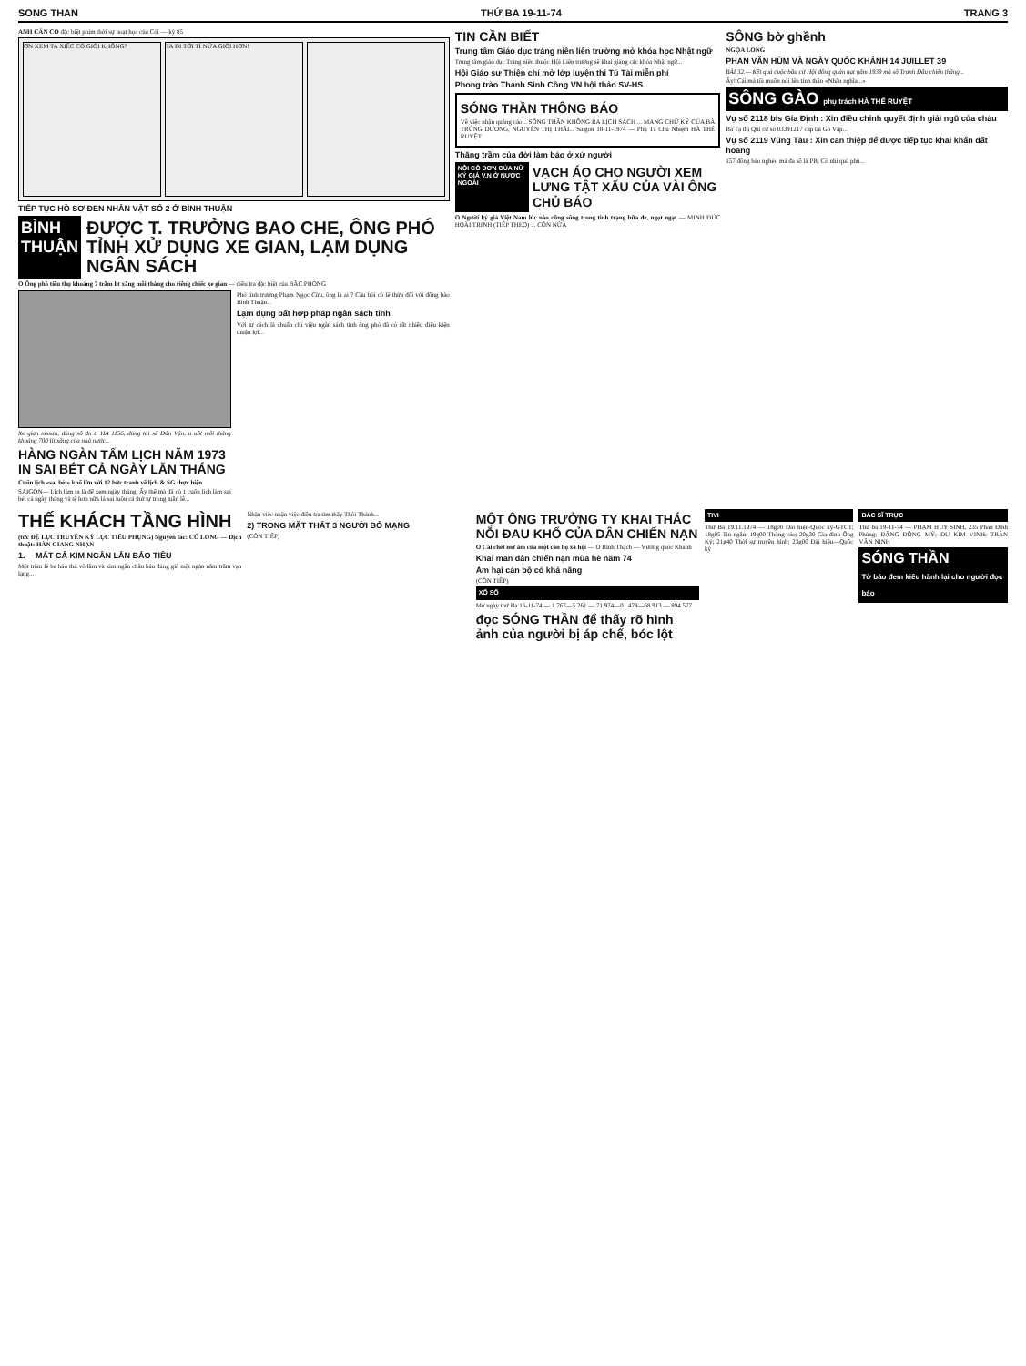SONG THAN THỨ BA 19-11-74 TRANG 3
ANH CẢN CO đặc biệt phim thời sự hoạt họa của Còi — kỳ 85
ƠN XEM TA XIẾC CÓ GIỎI KHÔNG? TA ĐI TỚI TỈ NỮA GIỎI HƠN!
TIẾP TỤC HỒ SƠ ĐEN NHÂN VẬT SỐ 2 Ở BÌNH THUẬN
BÌNH
THUẬN
ĐƯỢC T. TRƯỞNG BAO CHE, ÔNG PHÓ TỈNH XỬ DỤNG XE GIAN, LẠM DỤNG NGÂN SÁCH
O Ông phó tiêu thụ khoảng 7 trăm lít xăng mỗi tháng cho riêng chiếc xe gian — điều tra đặc biệt của BẮC PHONG
Xe gian nissan, dùng số đn t: HA 1156, dùng tài xế Dân Vận, u uốt mỗi tháng khoảng 700 lít xăng của nhà nước...
HÀNG NGÀN TẤM LỊCH NĂM 1973 IN SAI BÉT CẢ NGÀY LẪN THÁNG
Cuốn lịch «sai bét» khổ lớn với 12 bức tranh vẽ lịch & SG thực hiện
SAIGON— Lịch làm ra là để xem ngày tháng. Ấy thế mà đã có 1 cuốn lịch làm sai bét cả ngày tháng và tệ hơn nữa là sai luôn cả thứ tự trong tuần lễ...
Phó tỉnh trưởng Phạm Ngọc Cừu, ông là ai ? Câu hỏi có lẽ thừa đối với đồng bào Bình Thuận...
Lạm dụng bất hợp pháp ngân sách tỉnh
Với tư cách là chuẩn chi việu ngân sách tỉnh ông phó đã có rất nhiều điều kiện thuận lợi...
TIN CẦN BIẾT
Trung tâm Giáo dục tráng niên liên trường mở khóa học Nhật ngữ
Trung tâm giáo dục Tráng niên thuộc Hội Liên trường sẽ khai giảng các khóa Nhật ngữ...
Hội Giáo sư Thiện chí mở lớp luyện thi Tú Tài miễn phí
Phong trào Thanh Sinh Công VN hội thảo SV-HS
SÓNG THẦN THÔNG BÁO
Về việc nhận quảng cáo... SÓNG THẦN KHÔNG RA LỊCH SÁCH ... MANG CHỮ KÝ CỦA BÀ TRÙNG DƯƠNG, NGUYỄN THỊ THÁI... Saigon 18-11-1974 — Phụ Tá Chủ Nhiệm HÀ THÉ RUYỆT
Thăng trầm của đời làm báo ở xứ người
NỖI CÔ ĐƠN CỦA NỮ KÝ GIẢ V.N Ở NƯỚC NGOÀI
VẠCH ÁO CHO NGƯỜI XEM LƯNG TẬT XẤU CỦA VÀI ÔNG CHỦ BÁO
O Người ký giả Việt Nam lúc nào cũng sống trong tình trạng bữa đe, ngọt ngạt — MINH ĐỨC HOÀI TRINH (TIẾP THEO) ... CÒN NỮA
SÔNG bờ ghềnh
NGỌA LONG
PHAN VĂN HÙM VÀ NGÀY QUỐC KHÁNH 14 JUILLET 39
BÀI 32.— Kết quả cuộc bầu cử Hội đồng quản hạt năm 1939 mà số Tranh Đấu chiến thắng...
Ấy! Cái mà tôi muốn nói lên tính thần «Nhân nghĩa...»
SÔNG GÀO phụ trách HÀ THẾ RUYỆT
Vụ số 2118 bis Gia Định : Xin điều chỉnh quyết định giải ngũ của cháu
Bà Tạ thị Quí cư số 03391217 cấp tại Gò Vấp...
Vụ số 2119 Vũng Tàu : Xin can thiệp để được tiếp tục khai khẩn đất hoang
157 đồng bào nghèo mà đa số là PB, Cô nhi quả phụ...
THẾ KHÁCH TẦNG HÌNH
(tức ĐỆ LỤC TRUYỀN KỲ LỤC TIỂU PHỤNG) Nguyên tác: CỔ LONG — Dịch thuật: HÀN GIANG NHẠN
1.— MẤT CẢ KIM NGÂN LẪN BẢO TIÊU
Một trăm lẻ ba hảo thủ võ lâm và kim ngân châu báu đáng giá một ngàn năm trăm vạn lạng...
Nhận việc nhận việc điều tra tìm thấy Thôi Thành...
2) TRONG MẶT THẤT 3 NGƯỜI BỎ MẠNG
(CÒN TIẾP)
MỘT ÔNG TRƯỞNG TY KHAI THÁC NỖI ĐAU KHỔ CỦA DÂN CHIẾN NẠN
O Cái chết mờ ám của một cán bộ xã hội — O Bình Thạch — Vương quốc Khanh
Khai man dân chiến nạn mùa hè năm 74
Ám hại cán bộ có khả năng
(CÒN TIẾP)
XỔ SỐ
Mở ngày thứ Ba 16-11-74 — 1 767—5 261 — 71 974—01 479—68 913 — 894.577
đọc SÓNG THẦN để thấy rõ hình ảnh của người bị áp chế, bóc lột
TIVI
Thứ Ba 19.11.1974 — 18g00 Đài hiệu-Quốc kỳ-GTCT; 18g05 Tin ngắn; 19g00 Thông cáo; 20g30 Gia đình Ông Ký; 21g40 Thời sự truyền hình; 23g00 Đài hiệu—Quốc kỳ
BÁC SĨ TRỰC
Thứ ba 19-11-74 — PHẠM HUY SINH, 235 Phan Đình Phùng; ĐẶNG ĐÔNG MỸ; DU KIM VINH; TRẦN VĂN NINH
SÓNG THẦN
Tờ báo đem kiêu hãnh lại cho người đọc báo